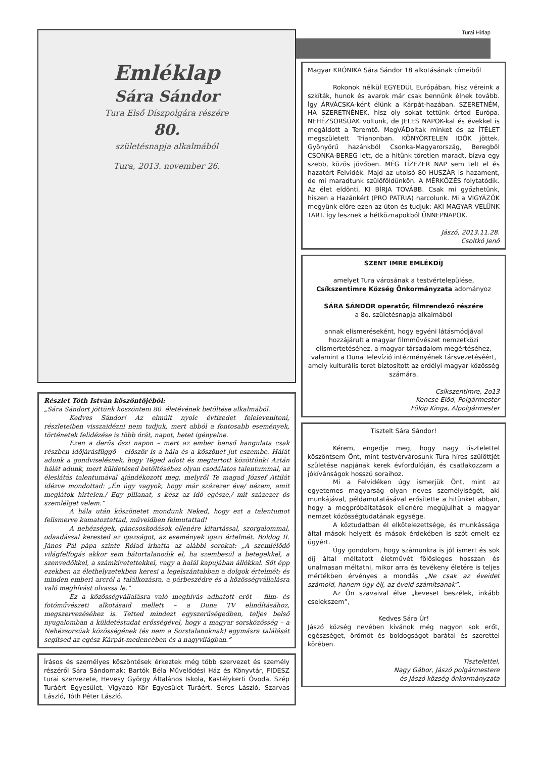Turai Hírlap
Emléklap
Sára Sándor
Tura Első Díszpolgára részére
80.
születésnapja alkalmából
Tura, 2013. november 26.
Részlet Tóth István köszöntőjéből:
„Sára Sándort jöttünk köszönteni 80. életévének betöltése alkalmából.
Kedves Sándor! Az elmúlt nyolc évtizedet feleleveníteni, részleteiben visszaidézni nem tudjuk, mert abból a fontosabb események, történetek felidézése is több órát, napot, hetet igényelne.
Ezen a derűs őszi napon – mert az ember benső hangulata csak részben időjárásfüggő – először is a hála és a köszönet jut eszembe. Hálát adunk a gondviselésnek, hogy Téged adott és megtartott közöttünk! Aztán hálát adunk, mert küldetésed betöltéséhez olyan csodálatos talentummal, az éleslátás talentumával ajándékozott meg, melyről Te magad József Attilát idézve mondottad: „Én úgy vagyok, hogy már százezer éve/ nézem, amit meglátok hirtelen./ Egy pillanat, s kész az idő egésze,/ mit százezer ős szemlélget velem.”
A hála után köszönetet mondunk Neked, hogy ezt a talentumot felismerve kamatoztattad, műveidben felmutattad!
A nehézségek, gáncsoskodások ellenére kitartással, szorgalommal, odaadással kerested az igazságot, az események igazi értelmét. Boldog II. János Pál pápa szinte Rólad írhatta az alábbi sorokat: „A szemlélődő világfelfogás akkor sem bátortalanodik el, ha szembesül a betegekkel, a szenvedőkkel, a számkivetettekkel, vagy a halál kapujában állókkal. Sőt épp ezekben az élethelyzetekben keresi a legelszántabban a dolgok értelmét; és minden emberi arcról a találkozásra, a párbeszédre és a közösségvállalásra való meghívást olvassa le.”
Ez a közösségvállalásra való meghívás adhatott erőt – film- és fotóművészeti alkotásaid mellett – a Duna TV elindításához, megszervezéséhez is. Tetted mindezt egyszerűségedben, teljes belső nyugalomban a küldetéstudat erősségével, hogy a magyar sorsközösség – a Nehézsorsúak közösségének (és nem a Sorstalanoknak) egymásra találását segítsed az egész Kárpát-medencében és a nagyvilágban.”
Írásos és személyes köszöntések érkeztek még több szervezet és személy részéről Sára Sándornak: Bartók Béla Művelődési Ház és Könyvtár, FIDESZ turai szervezete, Hevesy György Általános Iskola, Kastélykerti Óvoda, Szép Turáért Egyesület, Vigyázó Kör Egyesület Turáért, Seres László, Szarvas László, Tóth Péter László.
Magyar KRÓNIKA Sára Sándor 18 alkotásának címeiből
Rokonok nélkül EGYEDÜL Európában, hisz véreink a szkíták, hunok és avarok már csak bennünk élnek tovább. Így ÁRVÁCSKA-ként élünk a Kárpát-hazában. SZERETNÉM, HA SZERETNÉNEK, hisz oly sokat tettünk érted Európa. NEHÉZSORSÚAK voltunk, de JELES NAPOK-kal és évekkel is megáldott a Teremtő. MegVÁDoltak minket és az ÍTÉLET megszületett Trianonban. KÖNYÖRTELEN IDŐK jöttek. Gyönyörű hazánkból Csonka-Magyarország, Beregből CSONKA-BEREG lett, de a hitünk töretlen maradt, bízva egy szebb, közös jövőben. MÉG TÍZEZER NAP sem telt el és hazatért Felvidék. Majd az utolsó 80 HUSZÁR is hazament, de mi maradtunk szülőföldünkön. A MÉRKŐZÉS folytatódik. Az élet eldönti, KI BÍRJA TOVÁBB. Csak mi győzhetünk, hiszen a Hazánkért (PRO PATRIA) harcolunk. Mi a VIGYÁZÓK megyünk előre ezen az úton és tudjuk: AKI MAGYAR VELÜNK TART. Így lesznek a hétköznapokból ÜNNEPNAPOK.
Jászó, 2013.11.28.
Csoltkó Jenő
SZENT IMRE EMLÉKDÍJ
amelyet Tura városának a testvértelepülése,
Csíkszentimre Község Önkormányzata adományoz
SÁRA SÁNDOR operatőr, filmrendező részére
a 8o. születésnapja alkalmából
annak elismeréseként, hogy egyéni látásmódjával hozzájárult a magyar filmművészet nemzetközi elismertetéséhez, a magyar társadalom megértéséhez, valamint a Duna Televízió intézményének társvezetéséért, amely kulturális teret biztosított az erdélyi magyar közösség számára.
Csíkszentimre, 2o13
Kencse Előd, Polgármester
Fülöp Kinga, Alpolgármester
Tisztelt Sára Sándor!
Kérem, engedje meg, hogy nagy tisztelettel köszöntsem Önt, mint testvérvárosunk Tura híres szülöttjét születése napjának kerek évfordulóján, és csatlakozzam a jókívánságok hosszú soraihoz.
Mi a Felvidéken úgy ismerjük Önt, mint az egyetemes magyarság olyan neves személyiségét, aki munkájával, példamutatásával erősítette a hitünket abban, hogy a megpróbáltatások ellenére megújulhat a magyar nemzet közösségtudatának egysége.
A köztudatban él elkötelezettsége, és munkássága által mások helyett és mások érdekében is szót emelt ez ügyért.
Úgy gondolom, hogy számunkra is jól ismert és sok díj által méltatott életművét fölösleges hosszan és unalmasan méltatni, mikor arra és tevékeny életére is teljes mértékben érvényes a mondás „Ne csak az éveidet számold, hanem úgy élj, az éveid számítsanak”.
Az Ön szavaival élve „keveset beszélek, inkább cselekszem”,
Kedves Sára Úr!
Jászó község nevében kívánok még nagyon sok erőt, egészséget, örömöt és boldogságot barátai és szerettei körében.
Tisztelettel,
Nagy Gábor, Jászó polgármestere
és Jászó község önkormányzata